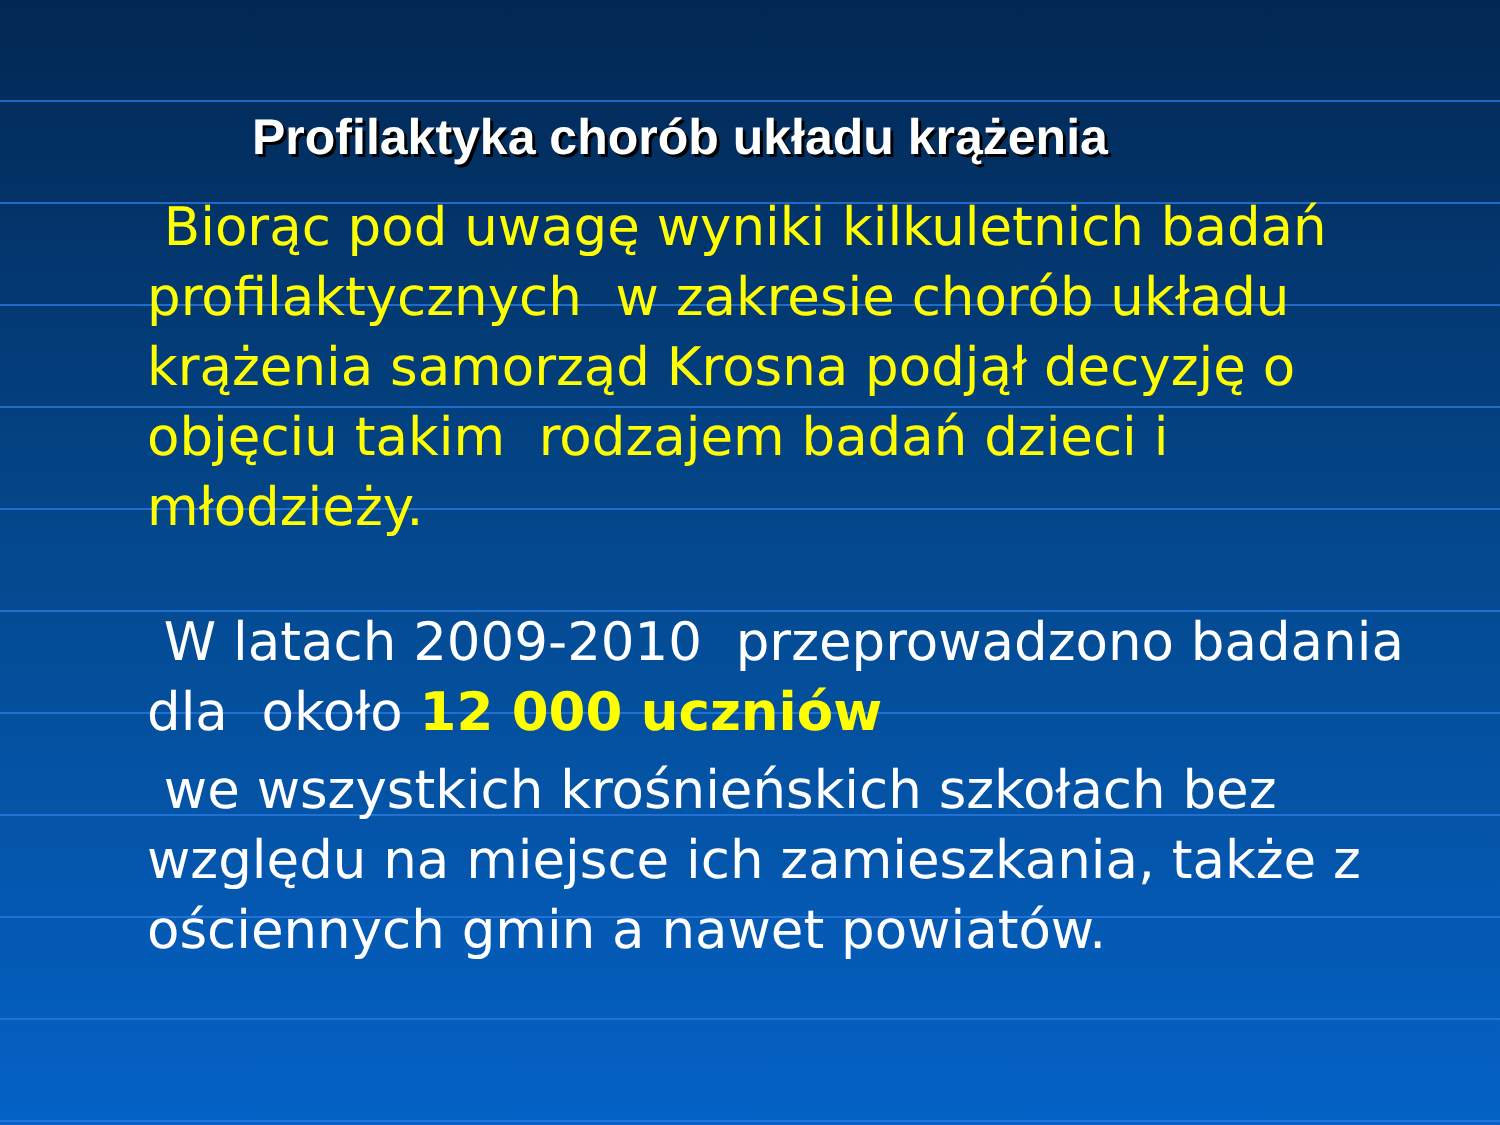Profilaktyka chorób układu krążenia
Biorąc pod uwagę wyniki kilkuletnich badań profilaktycznych w zakresie chorób układu krążenia samorząd Krosna podjął decyzję o objęciu takim rodzajem badań dzieci i młodzieży.
W latach 2009-2010 przeprowadzono badania dla około 12 000 uczniów
we wszystkich krośnieńskich szkołach bez względu na miejsce ich zamieszkania, także z ościennych gmin a nawet powiatów.